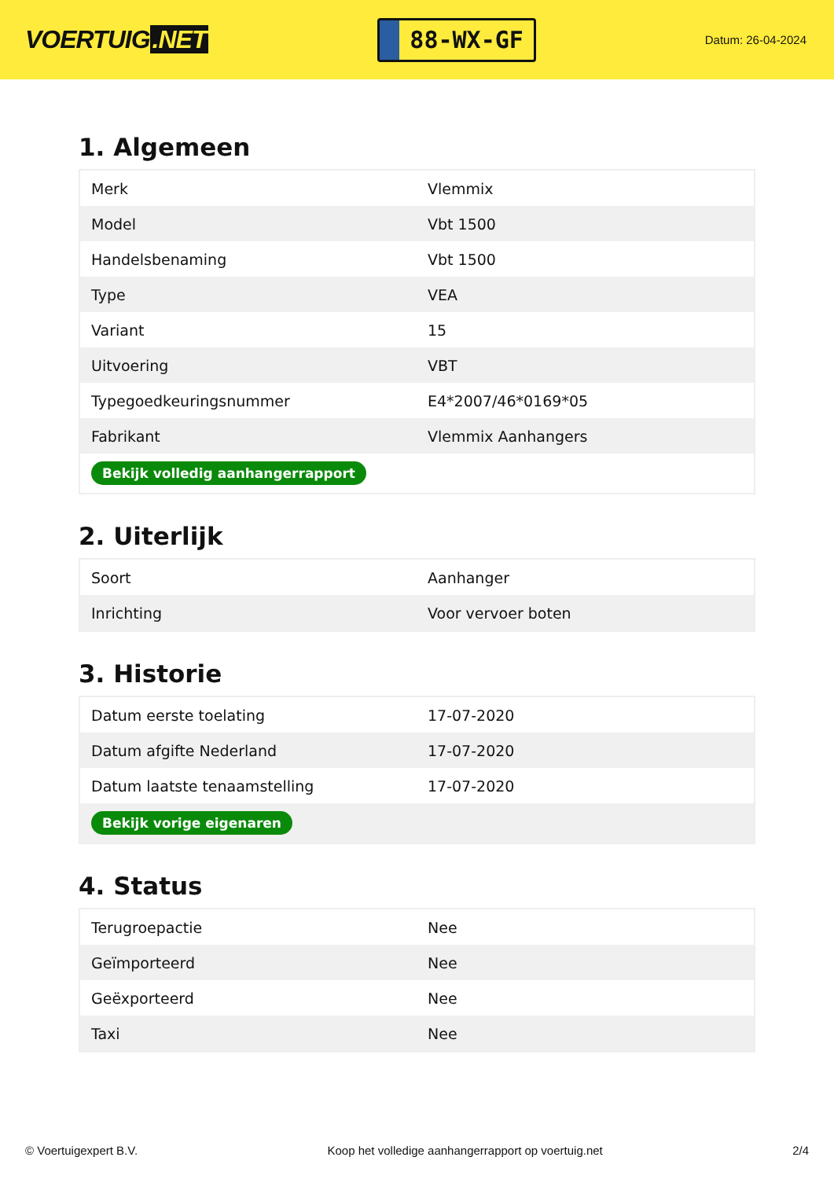VOERTUIG.NET
88-WX-GF
Datum: 26-04-2024
1. Algemeen
| Merk | Vlemmix |
| Model | Vbt 1500 |
| Handelsbenaming | Vbt 1500 |
| Type | VEA |
| Variant | 15 |
| Uitvoering | VBT |
| Typegoedkeuringsnummer | E4*2007/46*0169*05 |
| Fabrikant | Vlemmix Aanhangers |
| Bekijk volledig aanhangerrapport | |
2. Uiterlijk
| Soort | Aanhanger |
| Inrichting | Voor vervoer boten |
3. Historie
| Datum eerste toelating | 17-07-2020 |
| Datum afgifte Nederland | 17-07-2020 |
| Datum laatste tenaamstelling | 17-07-2020 |
| Bekijk vorige eigenaren | |
4. Status
| Terugroepactie | Nee |
| Geïmporteerd | Nee |
| Geëxporteerd | Nee |
| Taxi | Nee |
© Voertuigexpert B.V. Koop het volledige aanhangerrapport op voertuig.net 2/4